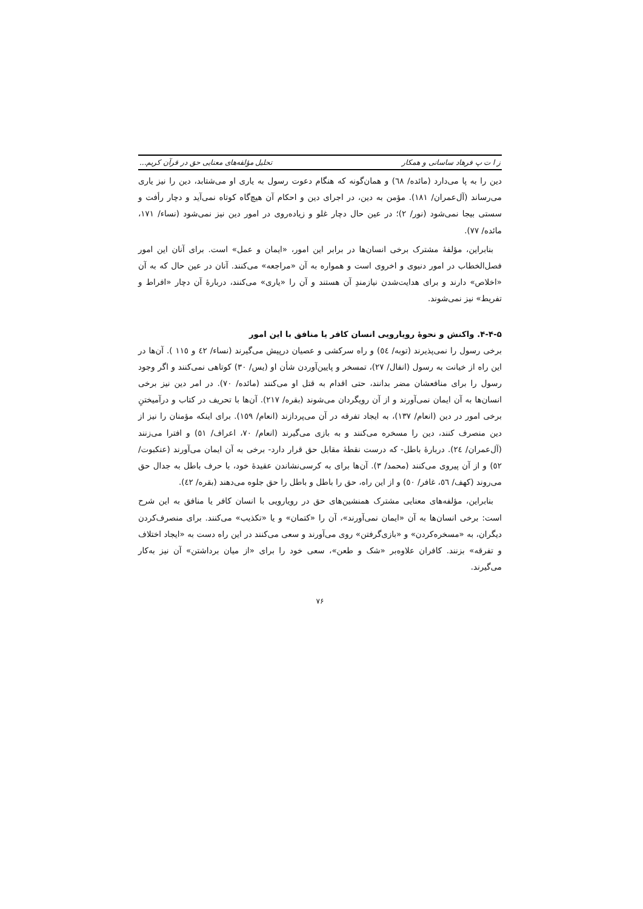ز ا ت پ فرهاد ساسانی و همکار تحلیل مؤلفه‌های معنایی حق در قرآن کریم...
دین را به پا می‌دارد (مائده/ ٦٨) و همان‌گونه که هنگام دعوت رسول به یاری او می‌شتابد، دین را نیز یاری می‌رساند (آل‌عمران/ ١٨١). مؤمن به دین، در اجرای دین و احکام آن هیچ‌گاه کوتاه نمی‌آید و دچار رأفت و سستی بیجا نمی‌شود (نور/ ٢)؛ در عین حال دچار غلو و زیاده‌روی در امور دین نیز نمی‌شود (نساء/ ١٧١، مائده/ ٧٧).
بنابراین، مؤلفۀ مشترک برخی انسان‌ها در برابر این امور، «ایمان و عمل» است. برای آنان این امور فصل‌الخطاب در امور دنیوی و اخروی است و همواره به آن «مراجعه» می‌کنند. آنان در عین حال که به آن «اخلاص» دارند و برای هدایت‌شدن نیازمندِ آن هستند و آن را «یاری» می‌کنند، دربارۀ آن دچار «افراط و تفریط» نیز نمی‌شوند.
۴-۴-۵. واکنش و نحوۀ رویارویی انسان کافر یا منافق با این امور
برخی رسول را نمی‌پذیرند (توبه/ ٥٤) و راه سرکشی و عصیان درپیش می‌گیرند (نساء/ ٤٢ و ١١٥ ). آن‌ها در این راه از خیانت به رسول (انفال/ ٢٧)، تمسخر و پایین‌آوردن شأن او (یس/ ٣٠) کوتاهی نمی‌کنند و اگر وجود رسول را برای منافعشان مضر بدانند، حتی اقدام به قتل او می‌کنند (مائده/ ٧٠). در امر دین نیز برخی انسان‌ها به آن ایمان نمی‌آورند و از آن رویگردان می‌شوند (بقره/ ٢١٧). آن‌ها با تحریف در کتاب و درآمیختنِ برخی امور در دین (انعام/ ١٣٧)، به ایجاد تفرقه در آن می‌پردازند (انعام/ ١٥٩). برای اینکه مؤمنان را نیز از دین منصرف کنند، دین را مسخره می‌کنند و به بازی می‌گیرند (انعام/ ٧٠، اعراف/ ٥١) و افترا می‌زنند (آل‌عمران/ ٢٤). دربارۀ باطل- که درست نقطۀ مقابل حق قرار دارد- برخی به آن ایمان می‌آورند (عنکبوت/ ٥٢) و از آن پیروی می‌کنند (محمد/ ٣). آن‌ها برای به کرسی‌نشاندن عقیدۀ خود، با حرف باطل به جدال حق می‌روند (کهف/ ٥٦، غافر/ ٥٠) و از این راه، حق را باطل و باطل را حق جلوه می‌دهند (بقره/ ٤٢).
بنابراین، مؤلفه‌های معنایی مشترک همنشین‌های حق در رویارویی با انسان کافر یا منافق به این شرح است: برخی انسان‌ها به آن «ایمان نمی‌آورند»، آن را «کتمان» و یا «تکذیب» می‌کنند. برای منصرف‌کردن دیگران، به «مسخره‌کردن» و «بازی‌گرفتن» روی می‌آورند و سعی می‌کنند در این راه دست به «ایجاد اختلاف و تفرقه» بزنند. کافران علاوه‌بر «شک و طعن»، سعی خود را برای «از میان برداشتن» آن نیز به‌کار می‌گیرند.
۷۶